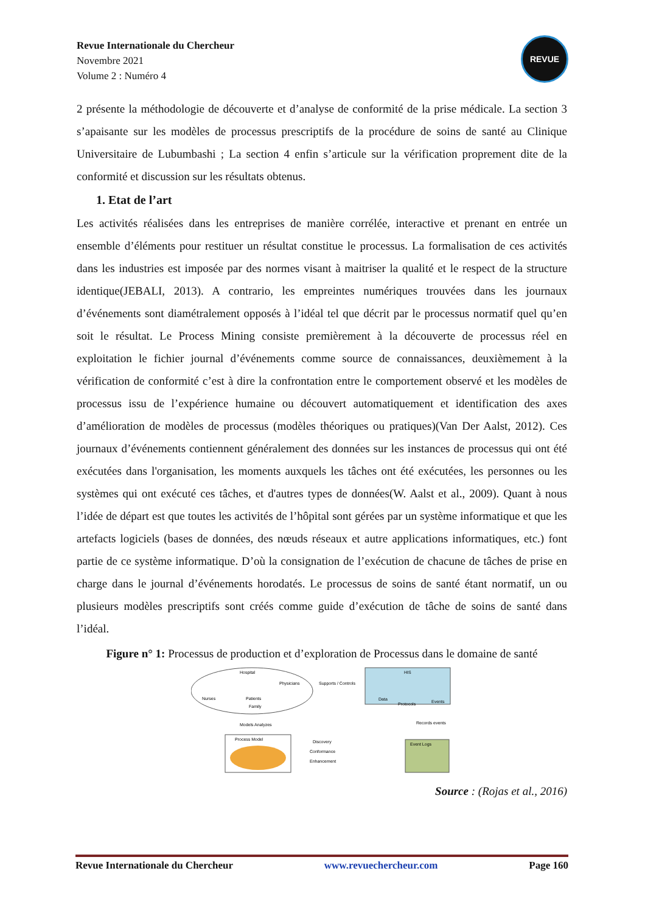Revue Internationale du Chercheur
Novembre 2021
Volume 2 : Numéro 4
REVUE
2 présente la méthodologie de découverte et d’analyse de conformité de la prise médicale. La section 3 s’apaisante sur les modèles de processus prescriptifs de la procédure de soins de santé au Clinique Universitaire de Lubumbashi ; La section 4 enfin s’articule sur la vérification proprement dite de la conformité et discussion sur les résultats obtenus.
1. Etat de l’art
Les activités réalisées dans les entreprises de manière corrélée, interactive et prenant en entrée un ensemble d’éléments pour restituer un résultat constitue le processus. La formalisation de ces activités dans les industries est imposée par des normes visant à maitriser la qualité et le respect de la structure identique(JEBALI, 2013). A contrario, les empreintes numériques trouvées dans les journaux d’événements sont diamétralement opposés à l’idéal tel que décrit par le processus normatif quel qu’en soit le résultat. Le Process Mining consiste premièrement à la découverte de processus réel en exploitation le fichier journal d’événements comme source de connaissances, deuxièmement à la vérification de conformité c’est à dire la confrontation entre le comportement observé et les modèles de processus issu de l’expérience humaine ou découvert automatiquement et identification des axes d’amélioration de modèles de processus (modèles théoriques ou pratiques)(Van Der Aalst, 2012). Ces journaux d’événements contiennent généralement des données sur les instances de processus qui ont été exécutées dans l'organisation, les moments auxquels les tâches ont été exécutées, les personnes ou les systèmes qui ont exécuté ces tâches, et d'autres types de données(W. Aalst et al., 2009). Quant à nous l’idée de départ est que toutes les activités de l’hôpital sont gérées par un système informatique et que les artefacts logiciels (bases de données, des nœuds réseaux et autre applications informatiques, etc.) font partie de ce système informatique. D’où la consignation de l’exécution de chacune de tâches de prise en charge dans le journal d’événements horodatés. Le processus de soins de santé étant normatif, un ou plusieurs modèles prescriptifs sont créés comme guide d’exécution de tâche de soins de santé dans l’idéal.
Figure n° 1: Processus de production et d’exploration de Processus dans le domaine de santé
Hospital
Physicians
Nurses
Patients
Family
HIS
Data
Protocols
Events
Supports / Controls
Records events
Models Analyzes
Process Model
Event Logs
Discovery
Conformance
Enhancement
Source : (Rojas et al., 2016)
Revue Internationale du Chercheur www.revuechercheur.com Page 160